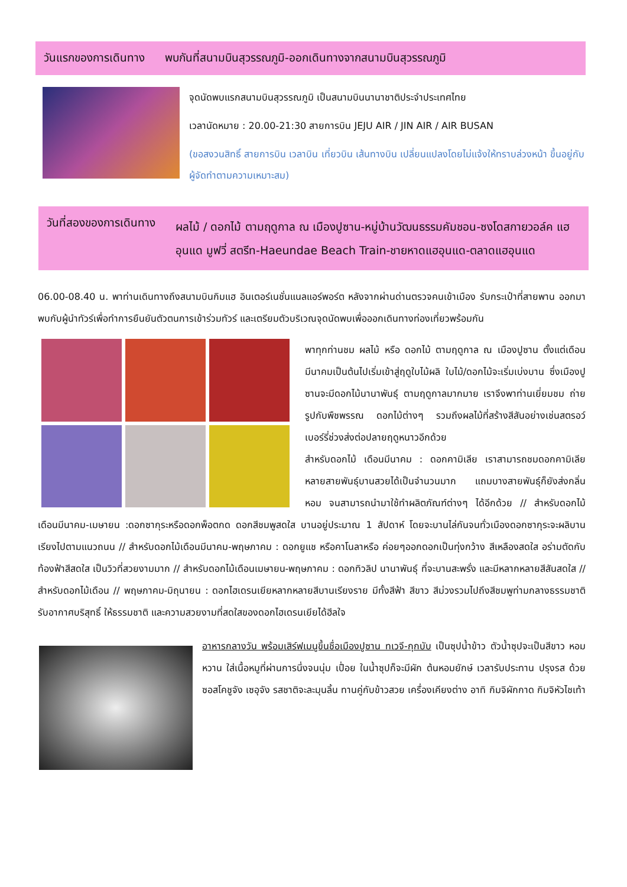วันแรกของการเดินทาง พบกันที่สนามบินสุวรรณภูมิ-ออกเดินทางจากสนามบินสุวรรณภูมิ
จุดนัดพบแรกสนามบินสุวรรณภูมิ เป็นสนามบินนานาชาติประจำประเทศไทย
เวลานัดหมาย : 20.00-21:30 สายการบิน JEJU AIR / JIN AIR / AIR BUSAN
(ขอสงวนสิทธิ์ สายการบิน เวลาบิน เที่ยวบิน เส้นทางบิน เปลี่ยนแปลงโดยไม่แจ้งให้ทราบล่วงหน้า ขึ้นอยู่กับผู้จัดทำตามความเหมาะสม)
วันที่สองของการเดินทาง ผลไม้ / ดอกไม้ ตามฤดูกาล ณ เมืองปูซาน-หมู่บ้านวัฒนธรรมคัมชอน-ซงโดสกายวอล์ค แฮอุนแด มูฟวี่ สตรีท-Haeundae Beach Train-ชายหาดแฮอุนแด-ตลาดแฮอุนแด
06.00-08.40 น. พาท่านเดินทางถึงสนามบินกิมแฮ อินเตอร์เนชั่นแนลแอร์พอร์ต หลังจากผ่านด่านตรวจคนเข้าเมือง รับกระเป๋าที่สายพาน ออกมาพบกับผู้นำทัวร์เพื่อทำการยืนยันตัวตนการเข้าร่วมทัวร์ และเตรียมตัวบริเวณจุดนัดพบเพื่อออกเดินทางท่องเที่ยวพร้อมกัน
พาทุกท่านชม ผลไม้ หรือ ดอกไม้ ตามฤดูกาล ณ เมืองปูซาน ตั้งแต่เดือนมีนาคมเป็นต้นไปเริ่มเข้าสู่ฤดูใบไม้ผลิ ใบไม้/ดอกไม้จะเริ่มเบ่งบาน ซึ่งเมืองปูซานจะมีดอกไม้นานาพันธุ์ ตามฤดูกาลมากมาย เราจึงพาท่านเยี่ยมชม ถ่ายรูปกับพืชพรรณ ดอกไม้ต่างๆ รวมถึงผลไม้ที่สร้างสีสันอย่างเช่นสตรอว์เบอร์รี่ช่วงส่งต่อปลายฤดูหนาวอีกด้วย
สำหรับดอกไม้ เดือนมีนาคม : ดอกคามิเลีย เราสามารถชมดอกคามิเลียหลายสายพันธุ์บานสวยได้เป็นจำนวนมาก แถมบางสายพันธุ์ก็ยังส่งกลิ่นหอม จนสามารถนำมาใช้ทำผลิตภัณฑ์ต่างๆ ได้อีกด้วย // สำหรับดอกไม้เดือนมีนาคม-เมษายน :ดอกซากุระหรือดอกพ็อตกด ดอกสีชมพูสดใส บานอยู่ประมาณ 1 สัปดาห์ โดยจะบานไล่กันจนทั่วเมืองดอกซากุระจะผลิบานเรียงไปตามแนวถนน // สำหรับดอกไม้เดือนมีนาคม-พฤษภาคม : ดอกยูแช หรือคาโนลาหรือ ค่อยๆออกดอกเป็นทุ่งกว้าง สีเหลืองสดใส อร่ามตัดกับท้องฟ้าสีสดใส เป็นวิวที่สวยงามมาก // สำหรับดอกไม้เดือนเมษายน-พฤษภาคม : ดอกทิวลิป นานาพันธุ์ ที่จะบานสะพรั่ง และมีหลากหลายสีสันสดใส // สำหรับดอกไม้เดือน // พฤษภาคม-มิถุนายน : ดอกไฮเดรนเยียหลากหลายสีบานเรียงราย มีทั้งสีฟ้า สีขาว สีม่วงรวมไปถึงสีชมพูท่ามกลางธรรมชาติ รับอากาศบริสุทธิ์ ให้ธรรมชาติ และความสวยงามที่สดใสของดอกไฮเดรนเยียได้ฮีลใจ
อาหารกลางวัน พร้อมเสิร์ฟเมนูขึ้นชื่อเมืองปูซาน ทเวจี-กุกบับ เป็นซุปน้ำข้าว ตัวน้ำซุปจะเป็นสีขาว หอม หวาน ใส่เนื้อหมูที่ผ่านการนึ่งจนนุ่ม เปื่อย ในน้ำซุปก็จะมีผัก ต้นหอมยักษ์ เวลารับประทาน ปรุงรส ด้วยซอสโคชูจัง เซอุจัง รสชาติจะละมุนลิ้น ทานคู่กับข้าวสวย เครื่องเคียงต่าง อาทิ กิมจิผักกาด กิมจิหัวไชเท้า